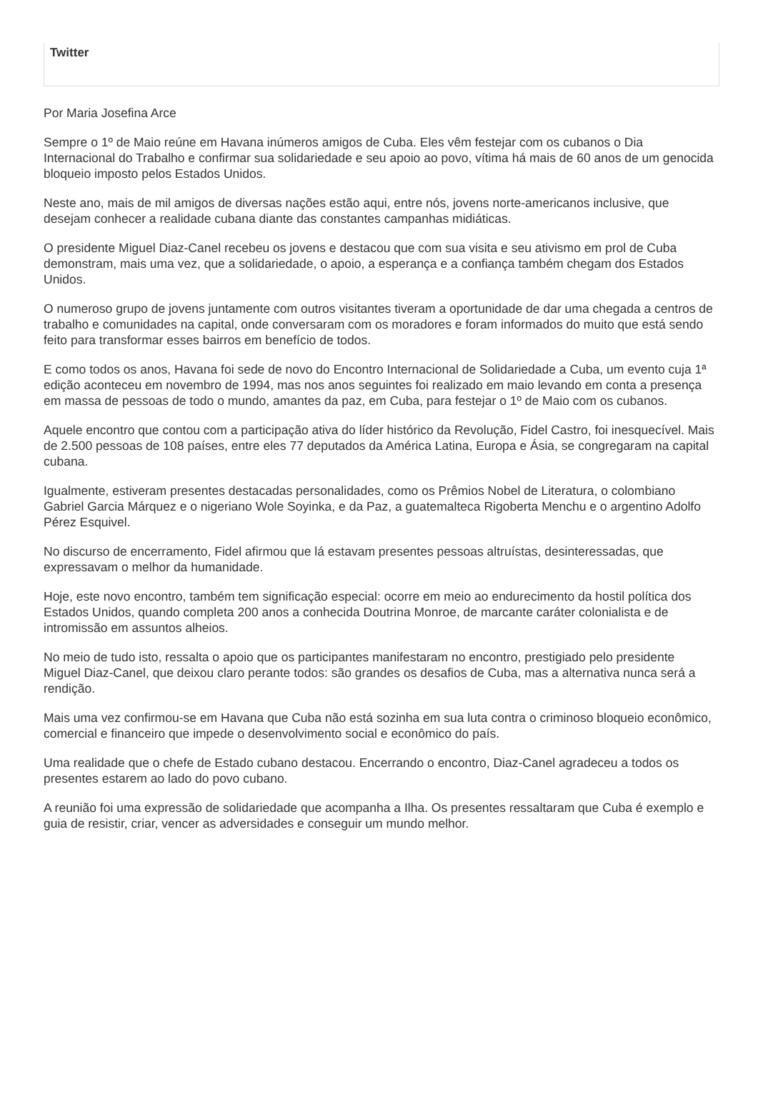Twitter
Por Maria Josefina Arce
Sempre o 1º de Maio reúne em Havana inúmeros amigos de Cuba. Eles vêm festejar com os cubanos o Dia Internacional do Trabalho e confirmar sua solidariedade e seu apoio ao povo, vítima há mais de 60 anos de um genocida bloqueio imposto pelos Estados Unidos.
Neste ano, mais de mil amigos de diversas nações estão aqui, entre nós, jovens norte-americanos inclusive, que desejam conhecer a realidade cubana diante das constantes campanhas midiáticas.
O presidente Miguel Diaz-Canel recebeu os jovens e destacou que com sua visita e seu ativismo em prol de Cuba demonstram, mais uma vez, que a solidariedade, o apoio, a esperança e a confiança também chegam dos Estados Unidos.
O numeroso grupo de jovens juntamente com outros visitantes tiveram a oportunidade de dar uma chegada a centros de trabalho e comunidades na capital, onde conversaram com os moradores e foram informados do muito que está sendo feito para transformar esses bairros em benefício de todos.
E como todos os anos, Havana foi sede de novo do Encontro Internacional de Solidariedade a Cuba, um evento cuja 1ª edição aconteceu em novembro de 1994, mas nos anos seguintes foi realizado em maio levando em conta a presença em massa de pessoas de todo o mundo, amantes da paz, em Cuba, para festejar o 1º de Maio com os cubanos.
Aquele encontro que contou com a participação ativa do líder histórico da Revolução, Fidel Castro, foi inesquecível. Mais de 2.500 pessoas de 108 países, entre eles 77 deputados da América Latina, Europa e Ásia, se congregaram na capital cubana.
Igualmente, estiveram presentes destacadas personalidades, como os Prêmios Nobel de Literatura, o colombiano Gabriel Garcia Márquez e o nigeriano Wole Soyinka, e da Paz, a guatemalteca Rigoberta Menchu e o argentino Adolfo Pérez Esquivel.
No discurso de encerramento, Fidel afirmou que lá estavam presentes pessoas altruístas, desinteressadas, que expressavam o melhor da humanidade.
Hoje, este novo encontro, também tem significação especial: ocorre em meio ao endurecimento da hostil política dos Estados Unidos, quando completa 200 anos a conhecida Doutrina Monroe, de marcante caráter colonialista e de intromissão em assuntos alheios.
No meio de tudo isto, ressalta o apoio que os participantes manifestaram no encontro, prestigiado pelo presidente Miguel Diaz-Canel, que deixou claro perante todos: são grandes os desafios de Cuba, mas a alternativa nunca será a rendição.
Mais uma vez confirmou-se em Havana que Cuba não está sozinha em sua luta contra o criminoso bloqueio econômico, comercial e financeiro que impede o desenvolvimento social e econômico do país.
Uma realidade que o chefe de Estado cubano destacou. Encerrando o encontro, Diaz-Canel agradeceu a todos os presentes estarem ao lado do povo cubano.
A reunião foi uma expressão de solidariedade que acompanha a Ilha. Os presentes ressaltaram que Cuba é exemplo e guia de resistir, criar, vencer as adversidades e conseguir um mundo melhor.